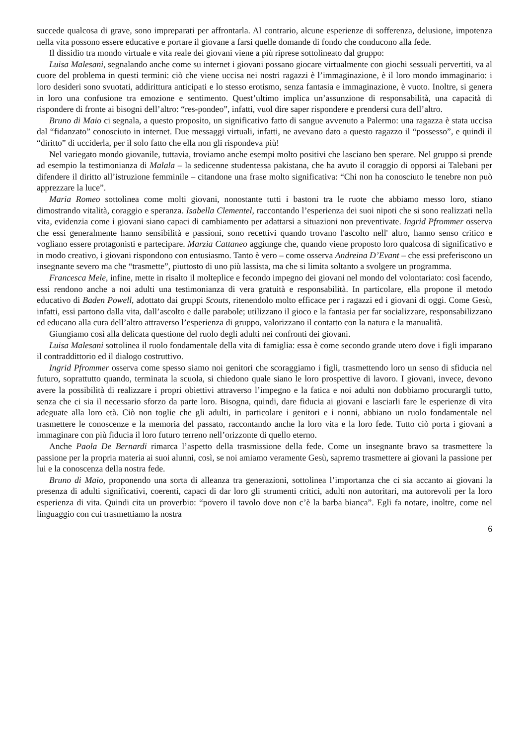succede qualcosa di grave, sono impreparati per affrontarla. Al contrario, alcune esperienze di sofferenza, delusione, impotenza nella vita possono essere educative e portare il giovane a farsi quelle domande di fondo che conducono alla fede.
Il dissidio tra mondo virtuale e vita reale dei giovani viene a più riprese sottolineato dal gruppo:
Luisa Malesani, segnalando anche come su internet i giovani possano giocare virtualmente con giochi sessuali pervertiti, va al cuore del problema in questi termini: ciò che viene uccisa nei nostri ragazzi è l’immaginazione, è il loro mondo immaginario: i loro desideri sono svuotati, addirittura anticipati e lo stesso erotismo, senza fantasia e immaginazione, è vuoto. Inoltre, si genera in loro una confusione tra emozione e sentimento. Quest’ultimo implica un’assunzione di responsabilità, una capacità di rispondere di fronte ai bisogni dell’altro: “res-pondeo”, infatti, vuol dire saper rispondere e prendersi cura dell’altro.
Bruno di Maio ci segnala, a questo proposito, un significativo fatto di sangue avvenuto a Palermo: una ragazza è stata uccisa dal “fidanzato” conosciuto in internet. Due messaggi virtuali, infatti, ne avevano dato a questo ragazzo il “possesso”, e quindi il “diritto” di ucciderla, per il solo fatto che ella non gli rispondeva più!
Nel variegato mondo giovanile, tuttavia, troviamo anche esempi molto positivi che lasciano ben sperare. Nel gruppo si prende ad esempio la testimonianza di Malala – la sedicenne studentessa pakistana, che ha avuto il coraggio di opporsi ai Talebani per difendere il diritto all’istruzione femminile – citandone una frase molto significativa: “Chi non ha conosciuto le tenebre non può apprezzare la luce”.
Maria Romeo sottolinea come molti giovani, nonostante tutti i bastoni tra le ruote che abbiamo messo loro, stiano dimostrando vitalità, coraggio e speranza. Isabella Clementel, raccontando l’esperienza dei suoi nipoti che si sono realizzati nella vita, evidenzia come i giovani siano capaci di cambiamento per adattarsi a situazioni non preventivate. Ingrid Pfrommer osserva che essi generalmente hanno sensibilità e passioni, sono recettivi quando trovano l'ascolto nell' altro, hanno senso critico e vogliano essere protagonisti e partecipare. Marzia Cattaneo aggiunge che, quando viene proposto loro qualcosa di significativo e in modo creativo, i giovani rispondono con entusiasmo. Tanto è vero – come osserva Andreina D’Evant – che essi preferiscono un insegnante severo ma che “trasmette”, piuttosto di uno più lassista, ma che si limita soltanto a svolgere un programma.
Francesca Mele, infine, mette in risalto il molteplice e fecondo impegno dei giovani nel mondo del volontariato: così facendo, essi rendono anche a noi adulti una testimonianza di vera gratuità e responsabilità. In particolare, ella propone il metodo educativo di Baden Powell, adottato dai gruppi Scouts, ritenendolo molto efficace per i ragazzi ed i giovani di oggi. Come Gesù, infatti, essi partono dalla vita, dall’ascolto e dalle parabole; utilizzano il gioco e la fantasia per far socializzare, responsabilizzano ed educano alla cura dell’altro attraverso l’esperienza di gruppo, valorizzano il contatto con la natura e la manualità.
Giungiamo così alla delicata questione del ruolo degli adulti nei confronti dei giovani.
Luisa Malesani sottolinea il ruolo fondamentale della vita di famiglia: essa è come secondo grande utero dove i figli imparano il contraddittorio ed il dialogo costruttivo.
Ingrid Pfrommer osserva come spesso siamo noi genitori che scoraggiamo i figli, trasmettendo loro un senso di sfiducia nel futuro, soprattutto quando, terminata la scuola, si chiedono quale siano le loro prospettive di lavoro. I giovani, invece, devono avere la possibilità di realizzare i propri obiettivi attraverso l’impegno e la fatica e noi adulti non dobbiamo procurargli tutto, senza che ci sia il necessario sforzo da parte loro. Bisogna, quindi, dare fiducia ai giovani e lasciarli fare le esperienze di vita adeguate alla loro età. Ciò non toglie che gli adulti, in particolare i genitori e i nonni, abbiano un ruolo fondamentale nel trasmettere le conoscenze e la memoria del passato, raccontando anche la loro vita e la loro fede. Tutto ciò porta i giovani a immaginare con più fiducia il loro futuro terreno nell’orizzonte di quello eterno.
Anche Paola De Bernardi rimarca l’aspetto della trasmissione della fede. Come un insegnante bravo sa trasmettere la passione per la propria materia ai suoi alunni, così, se noi amiamo veramente Gesù, sapremo trasmettere ai giovani la passione per lui e la conoscenza della nostra fede.
Bruno di Maio, proponendo una sorta di alleanza tra generazioni, sottolinea l’importanza che ci sia accanto ai giovani la presenza di adulti significativi, coerenti, capaci di dar loro gli strumenti critici, adulti non autoritari, ma autorevoli per la loro esperienza di vita. Quindi cita un proverbio: “povero il tavolo dove non c’è la barba bianca”. Egli fa notare, inoltre, come nel linguaggio con cui trasmettiamo la nostra
6